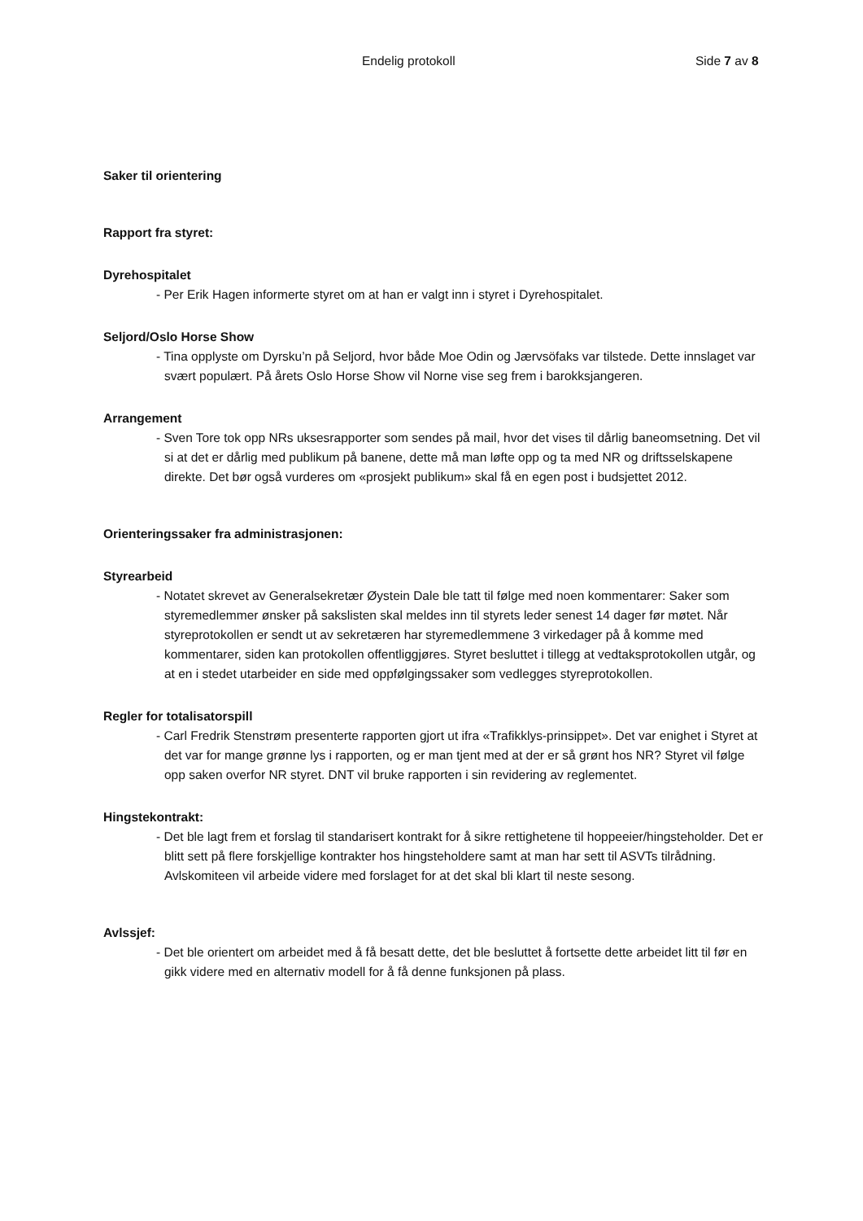Endelig protokoll Side 7 av 8
Saker til orientering
Rapport fra styret:
Dyrehospitalet
- Per Erik Hagen informerte styret om at han er valgt inn i styret i Dyrehospitalet.
Seljord/Oslo Horse Show
- Tina opplyste om Dyrsku’n på Seljord, hvor både Moe Odin og Jærvsöfaks var tilstede. Dette innslaget var svært populært. På årets Oslo Horse Show vil Norne vise seg frem i barokksjangeren.
Arrangement
- Sven Tore tok opp NRs uksesrapporter som sendes på mail, hvor det vises til dårlig baneomsetning. Det vil si at det er dårlig med publikum på banene, dette må man løfte opp og ta med NR og driftsselskapene direkte. Det bør også vurderes om «prosjekt publikum» skal få en egen post i budsjettet 2012.
Orienteringssaker fra administrasjonen:
Styrearbeid
- Notatet skrevet av Generalsekretær Øystein Dale ble tatt til følge med noen kommentarer: Saker som styremedlemmer ønsker på sakslisten skal meldes inn til styrets leder senest 14 dager før møtet. Når styreprotokollen er sendt ut av sekretæren har styremedlemmene 3 virkedager på å komme med kommentarer, siden kan protokollen offentliggjøres. Styret besluttet i tillegg at vedtaksprotokollen utgår, og at en i stedet utarbeider en side med oppfølgingssaker som vedlegges styreprotokollen.
Regler for totalisatorspill
- Carl Fredrik Stenstrøm presenterte rapporten gjort ut ifra «Trafikklys-prinsippet». Det var enighet i Styret at det var for mange grønne lys i rapporten, og er man tjent med at der er så grønt hos NR? Styret vil følge opp saken overfor NR styret. DNT vil bruke rapporten i sin revidering av reglementet.
Hingstekontrakt:
- Det ble lagt frem et forslag til standarisert kontrakt for å sikre rettighetene til hoppeeier/hingsteholder. Det er blitt sett på flere forskjellige kontrakter hos hingsteholdere samt at man har sett til ASVTs tilrådning. Avlskomiteen vil arbeide videre med forslaget for at det skal bli klart til neste sesong.
Avlssjef:
- Det ble orientert om arbeidet med å få besatt dette, det ble besluttet å fortsette dette arbeidet litt til før en gikk videre med en alternativ modell for å få denne funksjonen på plass.